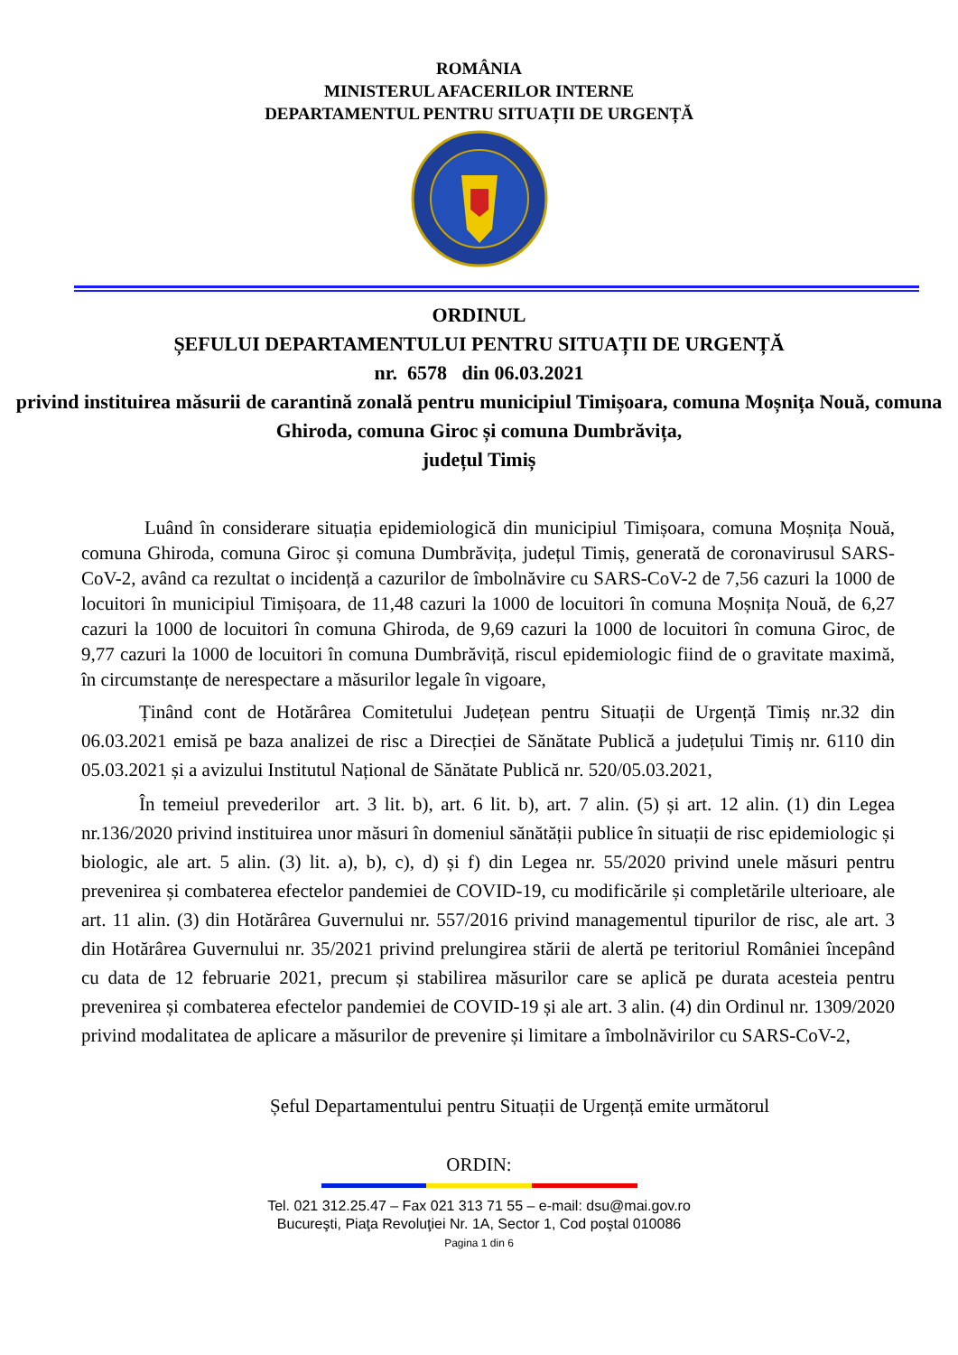ROMÂNIA
MINISTERUL AFACERILOR INTERNE
DEPARTAMENTUL PENTRU SITUAȚII DE URGENȚĂ
ORDINUL
ȘEFULUI DEPARTAMENTULUI PENTRU SITUAȚII DE URGENȚĂ
nr. 6578 din 06.03.2021
privind instituirea măsurii de carantină zonală pentru municipiul Timișoara, comuna Moșnița Nouă, comuna Ghiroda, comuna Giroc și comuna Dumbrăvița,
județul Timiș
Luând în considerare situația epidemiologică din municipiul Timișoara, comuna Moșnița Nouă, comuna Ghiroda, comuna Giroc și comuna Dumbrăvița, județul Timiș, generată de coronavirusul SARS-CoV-2, având ca rezultat o incidență a cazurilor de îmbolnăvire cu SARS-CoV-2 de 7,56 cazuri la 1000 de locuitori în municipiul Timișoara, de 11,48 cazuri la 1000 de locuitori în comuna Moșnița Nouă, de 6,27 cazuri la 1000 de locuitori în comuna Ghiroda, de 9,69 cazuri la 1000 de locuitori în comuna Giroc, de 9,77 cazuri la 1000 de locuitori în comuna Dumbrăviță, riscul epidemiologic fiind de o gravitate maximă, în circumstanțe de nerespectare a măsurilor legale în vigoare,
Ținând cont de Hotărârea Comitetului Județean pentru Situații de Urgență Timiș nr.32 din 06.03.2021 emisă pe baza analizei de risc a Direcției de Sănătate Publică a județului Timiș nr. 6110 din 05.03.2021 și a avizului Institutul Național de Sănătate Publică nr. 520/05.03.2021,
În temeiul prevederilor art. 3 lit. b), art. 6 lit. b), art. 7 alin. (5) și art. 12 alin. (1) din Legea nr.136/2020 privind instituirea unor măsuri în domeniul sănătății publice în situații de risc epidemiologic și biologic, ale art. 5 alin. (3) lit. a), b), c), d) și f) din Legea nr. 55/2020 privind unele măsuri pentru prevenirea și combaterea efectelor pandemiei de COVID-19, cu modificările și completările ulterioare, ale art. 11 alin. (3) din Hotărârea Guvernului nr. 557/2016 privind managementul tipurilor de risc, ale art. 3 din Hotărârea Guvernului nr. 35/2021 privind prelungirea stării de alertă pe teritoriul României începând cu data de 12 februarie 2021, precum și stabilirea măsurilor care se aplică pe durata acesteia pentru prevenirea și combaterea efectelor pandemiei de COVID-19 și ale art. 3 alin. (4) din Ordinul nr. 1309/2020 privind modalitatea de aplicare a măsurilor de prevenire și limitare a îmbolnăvirilor cu SARS-CoV-2,
Șeful Departamentului pentru Situații de Urgență emite următorul
ORDIN:
Tel. 021 312.25.47 – Fax 021 313 71 55 – e-mail: dsu@mai.gov.ro
Bucureşti, Piaţa Revoluţiei Nr. 1A, Sector 1, Cod poştal 010086
Pagina 1 din 6